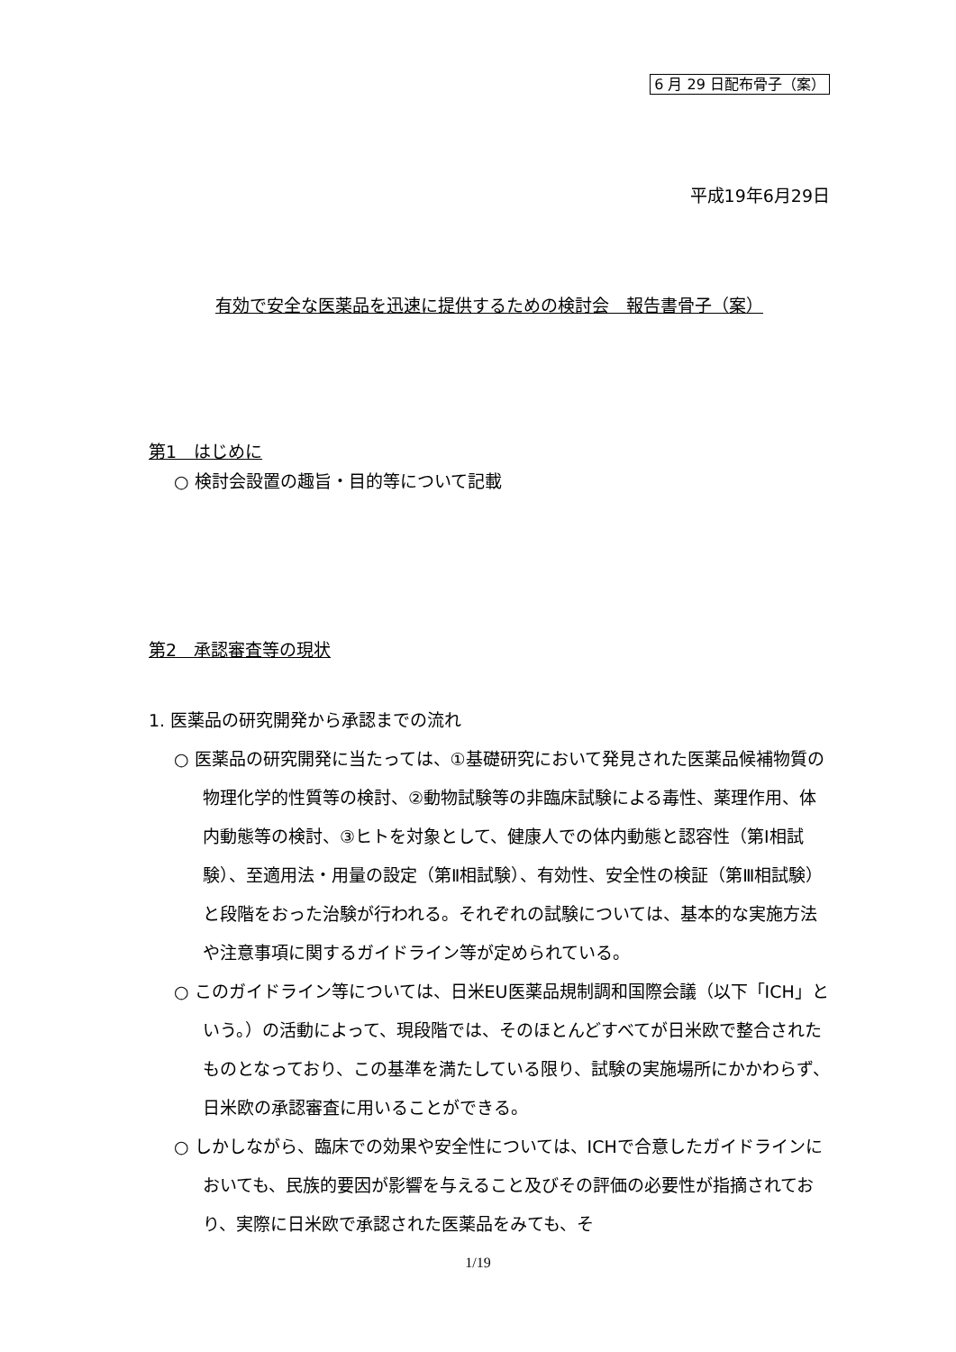6 月 29 日配布骨子（案）
平成19年6月29日
有効で安全な医薬品を迅速に提供するための検討会　報告書骨子（案）
第1　はじめに
○ 検討会設置の趣旨・目的等について記載
第2　承認審査等の現状
1. 医薬品の研究開発から承認までの流れ
○ 医薬品の研究開発に当たっては、①基礎研究において発見された医薬品候補物質の物理化学的性質等の検討、②動物試験等の非臨床試験による毒性、薬理作用、体内動態等の検討、③ヒトを対象として、健康人での体内動態と認容性（第Ⅰ相試験）、至適用法・用量の設定（第Ⅱ相試験）、有効性、安全性の検証（第Ⅲ相試験）と段階をおった治験が行われる。それぞれの試験については、基本的な実施方法や注意事項に関するガイドライン等が定められている。
○ このガイドライン等については、日米EU医薬品規制調和国際会議（以下「ICH」という。）の活動によって、現段階では、そのほとんどすべてが日米欧で整合されたものとなっており、この基準を満たしている限り、試験の実施場所にかかわらず、日米欧の承認審査に用いることができる。
○ しかしながら、臨床での効果や安全性については、ICHで合意したガイドラインにおいても、民族的要因が影響を与えること及びその評価の必要性が指摘されており、実際に日米欧で承認された医薬品をみても、そ
1/19